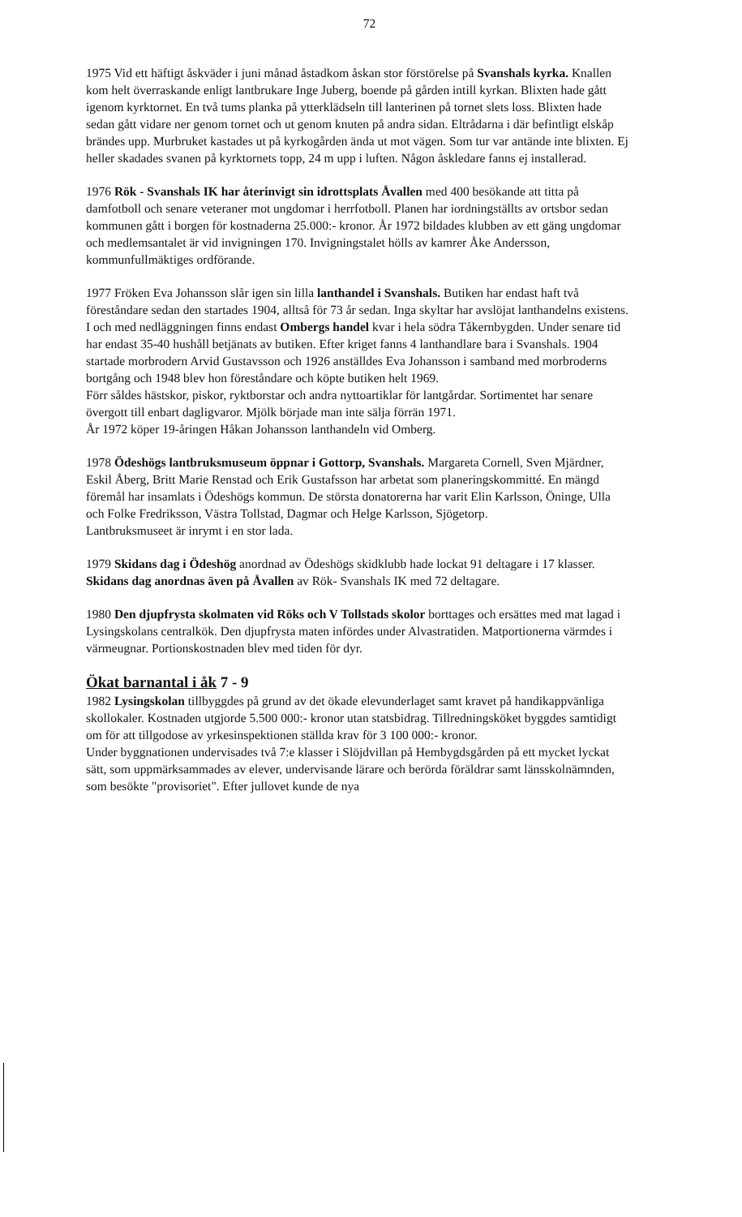72
1975 Vid ett häftigt åskväder i juni månad åstadkom åskan stor förstörelse på Svanshals kyrka. Knallen kom helt överraskande enligt lantbrukare Inge Juberg, boende på gården intill kyrkan. Blixten hade gått igenom kyrktornet. En två tums planka på ytterklädseln till lanterinen på tornet slets loss. Blixten hade sedan gått vidare ner genom tornet och ut genom knuten på andra sidan. Eltrådarna i där befintligt elskåp brändes upp. Murbruket kastades ut på kyrkogården ända ut mot vägen. Som tur var antände inte blixten. Ej heller skadades svanen på kyrktornets topp, 24 m upp i luften. Någon åskledare fanns ej installerad.
1976 Rök - Svanshals IK har återinvigt sin idrottsplats Åvallen med 400 besökande att titta på damfotboll och senare veteraner mot ungdomar i herrfotboll. Planen har iordningställts av ortsbor sedan kommunen gått i borgen för kostnaderna 25.000:- kronor. År 1972 bildades klubben av ett gäng ungdomar och medlemsantalet är vid invigningen 170. Invigningstalet hölls av kamrer Åke Andersson, kommunfullmäktiges ordförande.
1977 Fröken Eva Johansson slår igen sin lilla lanthandel i Svanshals. Butiken har endast haft två föreståndare sedan den startades 1904, alltså för 73 år sedan. Inga skyltar har avslöjat lanthandelns existens. I och med nedläggningen finns endast Ombergs handel kvar i hela södra Tåkernbygden. Under senare tid har endast 35-40 hushåll betjänats av butiken. Efter kriget fanns 4 lanthandlare bara i Svanshals. 1904 startade morbrodern Arvid Gustavsson och 1926 anställdes Eva Johansson i samband med morbroderns bortgång och 1948 blev hon föreståndare och köpte butiken helt 1969.
Förr såldes hästskor, piskor, ryktborstar och andra nyttoartiklar för lantgårdar. Sortimentet har senare övergott till enbart dagligvaror. Mjölk började man inte sälja förrän 1971.
År 1972 köper 19-åringen Håkan Johansson lanthandeln vid Omberg.
1978 Ödeshögs lantbruksmuseum öppnar i Gottorp, Svanshals. Margareta Cornell, Sven Mjärdner, Eskil Åberg, Britt Marie Renstad och Erik Gustafsson har arbetat som planeringskommitté. En mängd föremål har insamlats i Ödeshögs kommun. De största donatorerna har varit Elin Karlsson, Öninge, Ulla och Folke Fredriksson, Västra Tollstad, Dagmar och Helge Karlsson, Sjögetorp.
Lantbruksmuseet är inrymt i en stor lada.
1979 Skidans dag i Ödeshög anordnad av Ödeshögs skidklubb hade lockat 91 deltagare i 17 klasser.
Skidans dag anordnas även på Åvallen av Rök- Svanshals IK med 72 deltagare.
1980 Den djupfrysta skolmaten vid Röks och V Tollstads skolor borttages och ersättes med mat lagad i Lysingskolans centralkök. Den djupfrysta maten infördes under Alvastratiden. Matportionerna värmdes i värmeugnar. Portionskostnaden blev med tiden för dyr.
Ökat barnantal i åk 7 - 9
1982 Lysingskolan tillbyggdes på grund av det ökade elevunderlaget samt kravet på handikappvänliga skollokaler. Kostnaden utgjorde 5.500 000:- kronor utan statsbidrag. Tillredningsköket byggdes samtidigt om för att tillgodose av yrkesinspektionen ställda krav för 3 100 000:- kronor.
Under byggnationen undervisades två 7:e klasser i Slöjdvillan på Hembygdsgården på ett mycket lyckat sätt, som uppmärksammades av elever, undervisande lärare och berörda föräldrar samt länsskolnämnden, som besökte "provisoriet". Efter jullovet kunde de nya